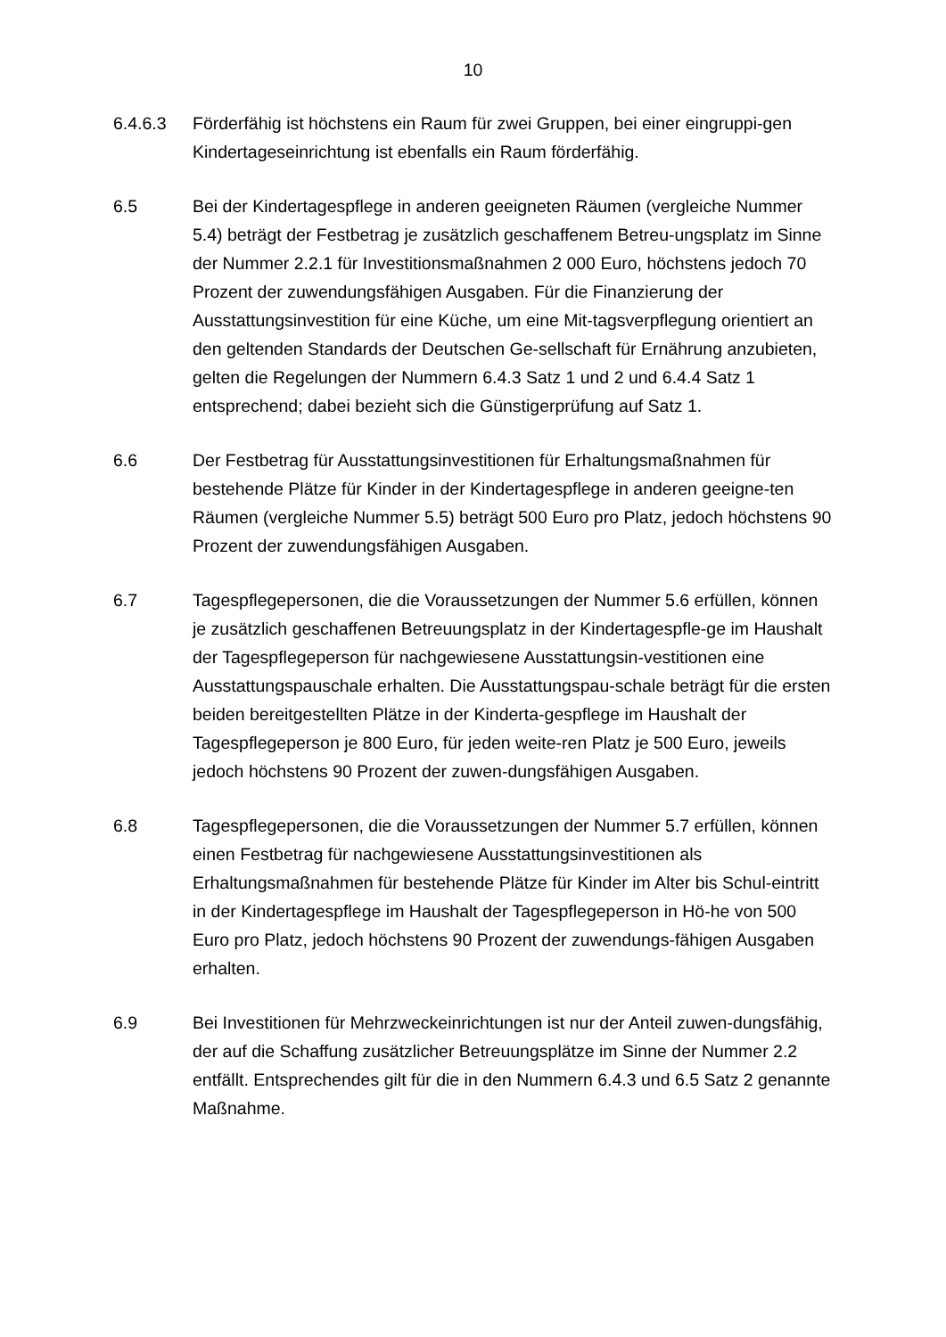10
6.4.6.3 Förderfähig ist höchstens ein Raum für zwei Gruppen, bei einer eingruppi-gen Kindertageseinrichtung ist ebenfalls ein Raum förderfähig.
6.5 Bei der Kindertagespflege in anderen geeigneten Räumen (vergleiche Nummer 5.4) beträgt der Festbetrag je zusätzlich geschaffenem Betreu-ungsplatz im Sinne der Nummer 2.2.1 für Investitionsmaßnahmen 2 000 Euro, höchstens jedoch 70 Prozent der zuwendungsfähigen Ausgaben. Für die Finanzierung der Ausstattungsinvestition für eine Küche, um eine Mit-tagsverpflegung orientiert an den geltenden Standards der Deutschen Ge-sellschaft für Ernährung anzubieten, gelten die Regelungen der Nummern 6.4.3 Satz 1 und 2 und 6.4.4 Satz 1 entsprechend; dabei bezieht sich die Günstigerprüfung auf Satz 1.
6.6 Der Festbetrag für Ausstattungsinvestitionen für Erhaltungsmaßnahmen für bestehende Plätze für Kinder in der Kindertagespflege in anderen geeigne-ten Räumen (vergleiche Nummer 5.5) beträgt 500 Euro pro Platz, jedoch höchstens 90 Prozent der zuwendungsfähigen Ausgaben.
6.7 Tagespflegepersonen, die die Voraussetzungen der Nummer 5.6 erfüllen, können je zusätzlich geschaffenen Betreuungsplatz in der Kindertagespfle-ge im Haushalt der Tagespflegeperson für nachgewiesene Ausstattungsin-vestitionen eine Ausstattungspauschale erhalten. Die Ausstattungspau-schale beträgt für die ersten beiden bereitgestellten Plätze in der Kinderta-gespflege im Haushalt der Tagespflegeperson je 800 Euro, für jeden weite-ren Platz je 500 Euro, jeweils jedoch höchstens 90 Prozent der zuwen-dungsfähigen Ausgaben.
6.8 Tagespflegepersonen, die die Voraussetzungen der Nummer 5.7 erfüllen, können einen Festbetrag für nachgewiesene Ausstattungsinvestitionen als Erhaltungsmaßnahmen für bestehende Plätze für Kinder im Alter bis Schul-eintritt in der Kindertagespflege im Haushalt der Tagespflegeperson in Hö-he von 500 Euro pro Platz, jedoch höchstens 90 Prozent der zuwendungs-fähigen Ausgaben erhalten.
6.9 Bei Investitionen für Mehrzweckeinrichtungen ist nur der Anteil zuwen-dungsfähig, der auf die Schaffung zusätzlicher Betreuungsplätze im Sinne der Nummer 2.2 entfällt. Entsprechendes gilt für die in den Nummern 6.4.3 und 6.5 Satz 2 genannte Maßnahme.